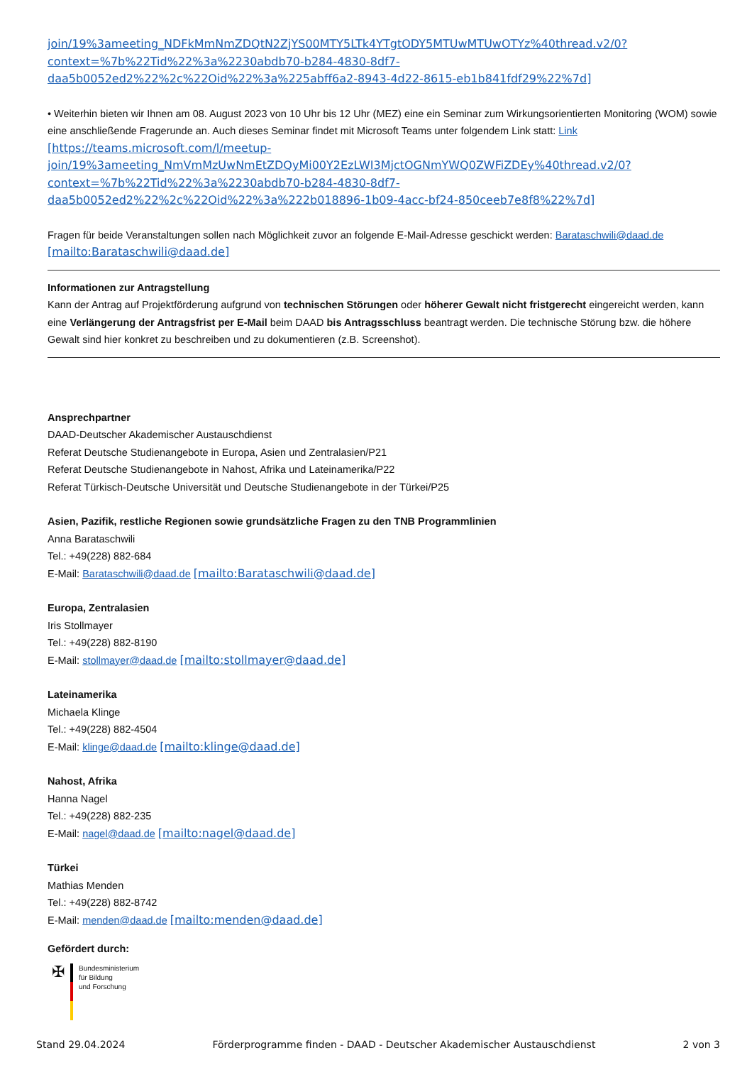join/19%3ameeting_NDFkMmNmZDQtN2ZjYS00MTY5LTk4YTgtODY5MTUwMTUwOTYz%40thread.v2/0?
context=%7b%22Tid%22%3a%2230abdb70-b284-4830-8df7-
daa5b0052ed2%22%2c%22Oid%22%3a%225abff6a2-8943-4d22-8615-eb1b841fdf29%22%7d]
• Weiterhin bieten wir Ihnen am 08. August 2023 von 10 Uhr bis 12 Uhr (MEZ) eine ein Seminar zum Wirkungsorientierten Monitoring (WOM) sowie eine anschließende Fragerunde an. Auch dieses Seminar findet mit Microsoft Teams unter folgendem Link statt: Link
[https://teams.microsoft.com/l/meetup-
join/19%3ameeting_NmVmMzUwNmEtZDQyMi00Y2EzLWI3MjctOGNmYWQ0ZWFiZDEy%40thread.v2/0?
context=%7b%22Tid%22%3a%2230abdb70-b284-4830-8df7-
daa5b0052ed2%22%2c%22Oid%22%3a%222b018896-1b09-4acc-bf24-850ceeb7e8f8%22%7d]
Fragen für beide Veranstaltungen sollen nach Möglichkeit zuvor an folgende E-Mail-Adresse geschickt werden: Barataschwili@daad.de
[mailto:Barataschwili@daad.de]
Informationen zur Antragstellung
Kann der Antrag auf Projektförderung aufgrund von technischen Störungen oder höherer Gewalt nicht fristgerecht eingereicht werden, kann eine Verlängerung der Antragsfrist per E-Mail beim DAAD bis Antragsschluss beantragt werden. Die technische Störung bzw. die höhere Gewalt sind hier konkret zu beschreiben und zu dokumentieren (z.B. Screenshot).
Ansprechpartner
DAAD-Deutscher Akademischer Austauschdienst
Referat Deutsche Studienangebote in Europa, Asien und Zentralasien/P21
Referat Deutsche Studienangebote in Nahost, Afrika und Lateinamerika/P22
Referat Türkisch-Deutsche Universität und Deutsche Studienangebote in der Türkei/P25
Asien, Pazifik, restliche Regionen sowie grundsätzliche Fragen zu den TNB Programmlinien
Anna Barataschwili
Tel.: +49(228) 882-684
E-Mail: Barataschwili@daad.de [mailto:Barataschwili@daad.de]
Europa, Zentralasien
Iris Stollmayer
Tel.: +49(228) 882-8190
E-Mail: stollmayer@daad.de [mailto:stollmayer@daad.de]
Lateinamerika
Michaela Klinge
Tel.: +49(228) 882-4504
E-Mail: klinge@daad.de [mailto:klinge@daad.de]
Nahost, Afrika
Hanna Nagel
Tel.: +49(228) 882-235
E-Mail: nagel@daad.de [mailto:nagel@daad.de]
Türkei
Mathias Menden
Tel.: +49(228) 882-8742
E-Mail: menden@daad.de [mailto:menden@daad.de]
Gefördert durch:
✠
Bundesministerium
für Bildung
und Forschung
Stand 29.04.2024 Förderprogramme finden - DAAD - Deutscher Akademischer Austauschdienst 2 von 3